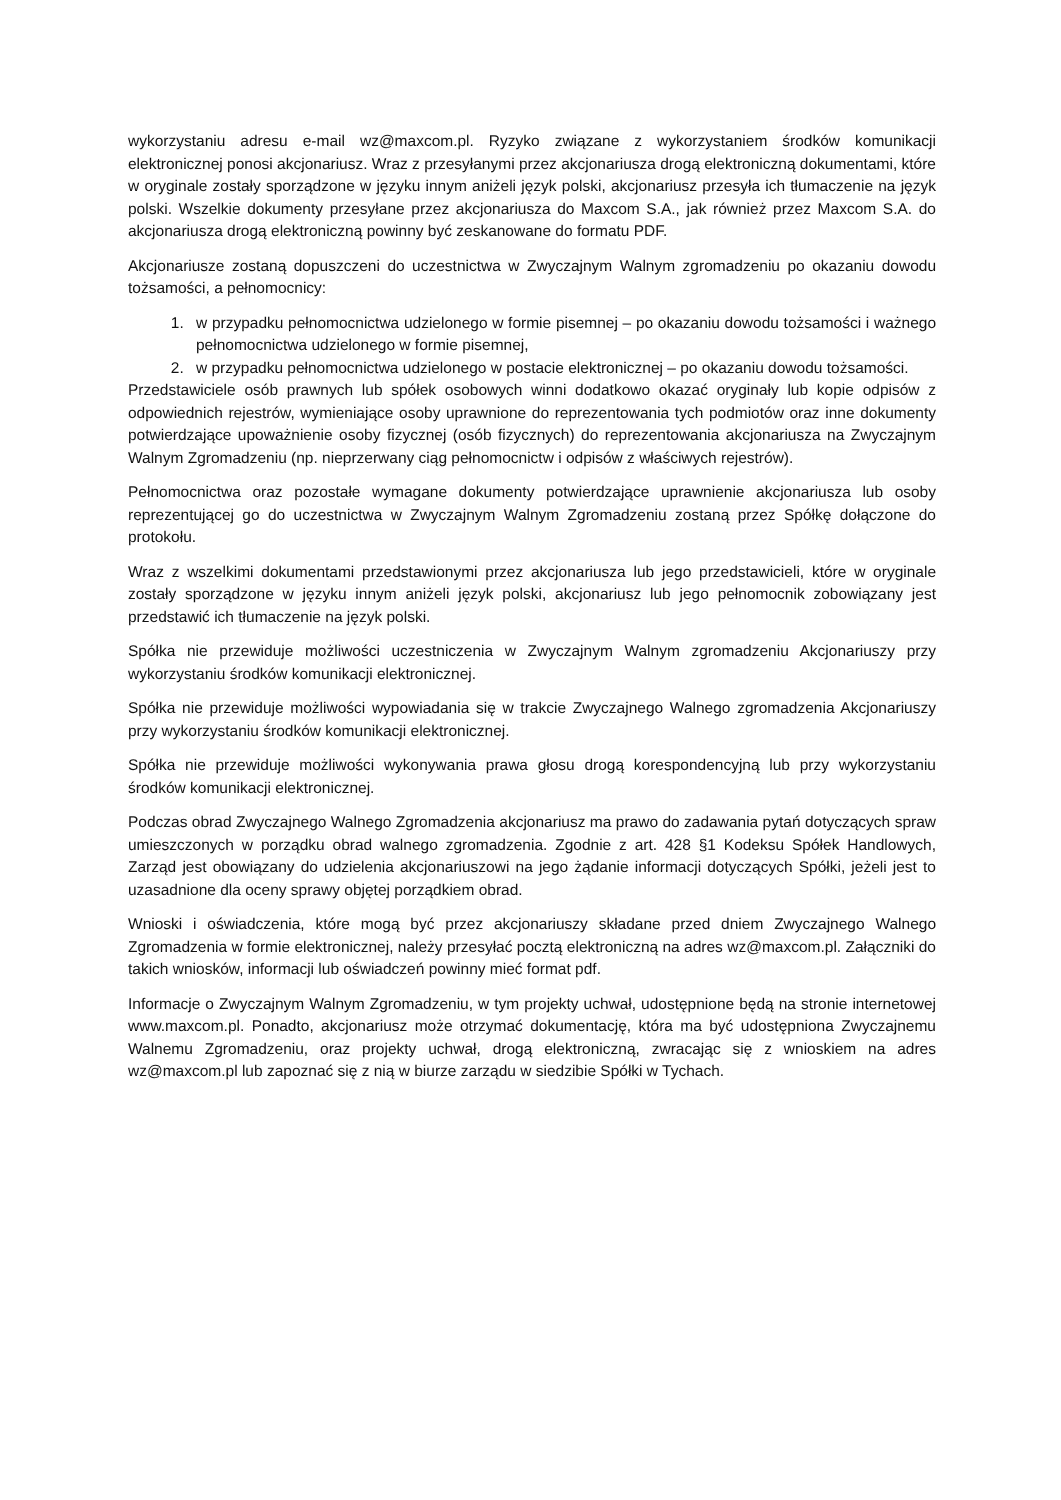wykorzystaniu adresu e-mail wz@maxcom.pl. Ryzyko związane z wykorzystaniem środków komunikacji elektronicznej ponosi akcjonariusz. Wraz z przesyłanymi przez akcjonariusza drogą elektroniczną dokumentami, które w oryginale zostały sporządzone w języku innym aniżeli język polski, akcjonariusz przesyła ich tłumaczenie na język polski. Wszelkie dokumenty przesyłane przez akcjonariusza do Maxcom S.A., jak również przez Maxcom S.A. do akcjonariusza drogą elektroniczną powinny być zeskanowane do formatu PDF.
Akcjonariusze zostaną dopuszczeni do uczestnictwa w Zwyczajnym Walnym zgromadzeniu po okazaniu dowodu tożsamości, a pełnomocnicy:
1. w przypadku pełnomocnictwa udzielonego w formie pisemnej – po okazaniu dowodu tożsamości i ważnego pełnomocnictwa udzielonego w formie pisemnej,
2. w przypadku pełnomocnictwa udzielonego w postacie elektronicznej – po okazaniu dowodu tożsamości.
Przedstawiciele osób prawnych lub spółek osobowych winni dodatkowo okazać oryginały lub kopie odpisów z odpowiednich rejestrów, wymieniające osoby uprawnione do reprezentowania tych podmiotów oraz inne dokumenty potwierdzające upoważnienie osoby fizycznej (osób fizycznych) do reprezentowania akcjonariusza na Zwyczajnym Walnym Zgromadzeniu (np. nieprzerwany ciąg pełnomocnictw i odpisów z właściwych rejestrów).
Pełnomocnictwa oraz pozostałe wymagane dokumenty potwierdzające uprawnienie akcjonariusza lub osoby reprezentującej go do uczestnictwa w Zwyczajnym Walnym Zgromadzeniu zostaną przez Spółkę dołączone do protokołu.
Wraz z wszelkimi dokumentami przedstawionymi przez akcjonariusza lub jego przedstawicieli, które w oryginale zostały sporządzone w języku innym aniżeli język polski, akcjonariusz lub jego pełnomocnik zobowiązany jest przedstawić ich tłumaczenie na język polski.
Spółka nie przewiduje możliwości uczestniczenia w Zwyczajnym Walnym zgromadzeniu Akcjonariuszy przy wykorzystaniu środków komunikacji elektronicznej.
Spółka nie przewiduje możliwości wypowiadania się w trakcie Zwyczajnego Walnego zgromadzenia Akcjonariuszy przy wykorzystaniu środków komunikacji elektronicznej.
Spółka nie przewiduje możliwości wykonywania prawa głosu drogą korespondencyjną lub przy wykorzystaniu środków komunikacji elektronicznej.
Podczas obrad Zwyczajnego Walnego Zgromadzenia akcjonariusz ma prawo do zadawania pytań dotyczących spraw umieszczonych w porządku obrad walnego zgromadzenia. Zgodnie z art. 428 §1 Kodeksu Spółek Handlowych, Zarząd jest obowiązany do udzielenia akcjonariuszowi na jego żądanie informacji dotyczących Spółki, jeżeli jest to uzasadnione dla oceny sprawy objętej porządkiem obrad.
Wnioski i oświadczenia, które mogą być przez akcjonariuszy składane przed dniem Zwyczajnego Walnego Zgromadzenia w formie elektronicznej, należy przesyłać pocztą elektroniczną na adres wz@maxcom.pl. Załączniki do takich wniosków, informacji lub oświadczeń powinny mieć format pdf.
Informacje o Zwyczajnym Walnym Zgromadzeniu, w tym projekty uchwał, udostępnione będą na stronie internetowej www.maxcom.pl. Ponadto, akcjonariusz może otrzymać dokumentację, która ma być udostępniona Zwyczajnemu Walnemu Zgromadzeniu, oraz projekty uchwał, drogą elektroniczną, zwracając się z wnioskiem na adres wz@maxcom.pl lub zapoznać się z nią w biurze zarządu w siedzibie Spółki w Tychach.